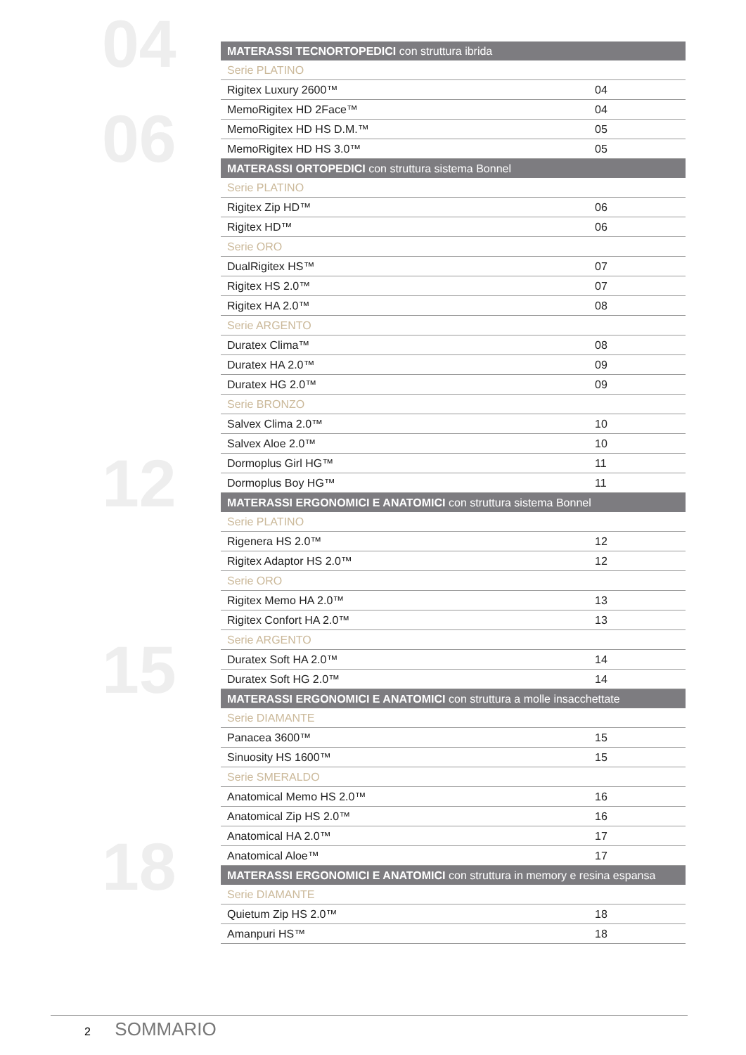04
06
12
15
18
| MATERASSI TECNORTOPEDICI con struttura ibrida | |
| Serie PLATINO | |
| Rigitex Luxury 2600™ | 04 |
| MemoRigitex HD 2Face™ | 04 |
| MemoRigitex HD HS D.M.™ | 05 |
| MemoRigitex HD HS 3.0™ | 05 |
| MATERASSI ORTOPEDICI con struttura sistema Bonnel | |
| Serie PLATINO | |
| Rigitex Zip HD™ | 06 |
| Rigitex HD™ | 06 |
| Serie ORO | |
| DualRigitex HS™ | 07 |
| Rigitex HS 2.0™ | 07 |
| Rigitex HA 2.0™ | 08 |
| Serie ARGENTO | |
| Duratex Clima™ | 08 |
| Duratex HA 2.0™ | 09 |
| Duratex HG 2.0™ | 09 |
| Serie BRONZO | |
| Salvex Clima 2.0™ | 10 |
| Salvex Aloe 2.0™ | 10 |
| Dormoplus Girl HG™ | 11 |
| Dormoplus Boy HG™ | 11 |
| MATERASSI ERGONOMICI E ANATOMICI con struttura sistema Bonnel | |
| Serie PLATINO | |
| Rigenera HS 2.0™ | 12 |
| Rigitex Adaptor HS 2.0™ | 12 |
| Serie ORO | |
| Rigitex Memo HA 2.0™ | 13 |
| Rigitex Confort HA 2.0™ | 13 |
| Serie ARGENTO | |
| Duratex Soft HA 2.0™ | 14 |
| Duratex Soft HG 2.0™ | 14 |
| MATERASSI ERGONOMICI E ANATOMICI con struttura a molle insacchettate | |
| Serie DIAMANTE | |
| Panacea 3600™ | 15 |
| Sinuosity HS 1600™ | 15 |
| Serie SMERALDO | |
| Anatomical Memo HS 2.0™ | 16 |
| Anatomical Zip HS 2.0™ | 16 |
| Anatomical HA 2.0™ | 17 |
| Anatomical Aloe™ | 17 |
| MATERASSI ERGONOMICI E ANATOMICI con struttura in memory e resina espansa | |
| Serie DIAMANTE | |
| Quietum Zip HS 2.0™ | 18 |
| Amanpuri HS™ | 18 |
2 SOMMARIO